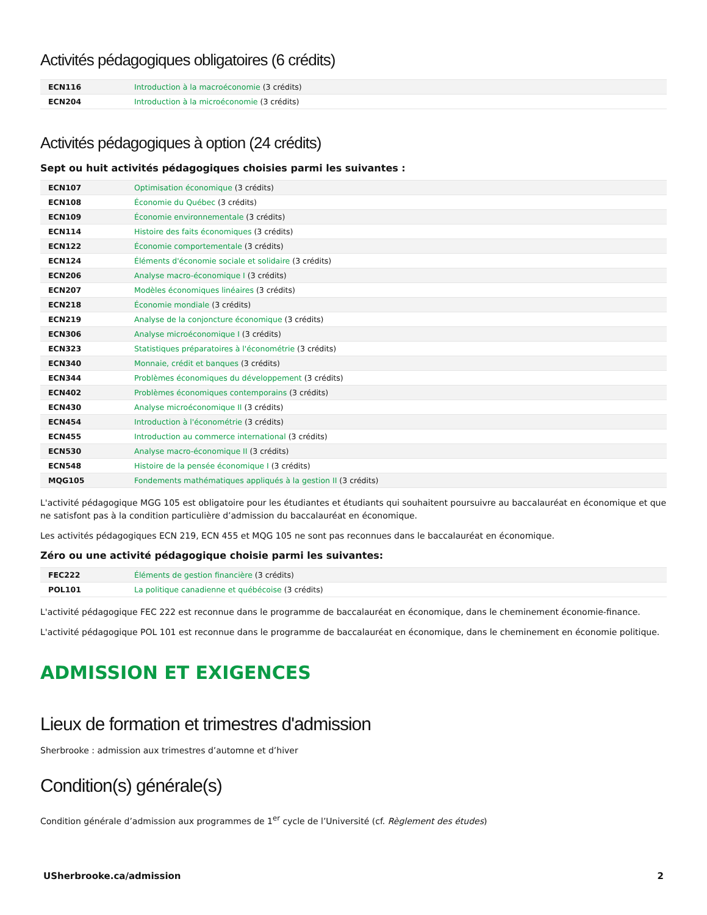Activités pédagogiques obligatoires (6 crédits)
| ECN116 | Introduction à la macroéconomie (3 crédits) |
| ECN204 | Introduction à la microéconomie (3 crédits) |
Activités pédagogiques à option (24 crédits)
Sept ou huit activités pédagogiques choisies parmi les suivantes :
| ECN107 | Optimisation économique (3 crédits) |
| ECN108 | Économie du Québec (3 crédits) |
| ECN109 | Économie environnementale (3 crédits) |
| ECN114 | Histoire des faits économiques (3 crédits) |
| ECN122 | Économie comportementale (3 crédits) |
| ECN124 | Éléments d'économie sociale et solidaire (3 crédits) |
| ECN206 | Analyse macro-économique I (3 crédits) |
| ECN207 | Modèles économiques linéaires (3 crédits) |
| ECN218 | Économie mondiale (3 crédits) |
| ECN219 | Analyse de la conjoncture économique (3 crédits) |
| ECN306 | Analyse microéconomique I (3 crédits) |
| ECN323 | Statistiques préparatoires à l'économétrie (3 crédits) |
| ECN340 | Monnaie, crédit et banques (3 crédits) |
| ECN344 | Problèmes économiques du développement (3 crédits) |
| ECN402 | Problèmes économiques contemporains (3 crédits) |
| ECN430 | Analyse microéconomique II (3 crédits) |
| ECN454 | Introduction à l'économétrie (3 crédits) |
| ECN455 | Introduction au commerce international (3 crédits) |
| ECN530 | Analyse macro-économique II (3 crédits) |
| ECN548 | Histoire de la pensée économique I (3 crédits) |
| MQG105 | Fondements mathématiques appliqués à la gestion II (3 crédits) |
L'activité pédagogique MGG 105 est obligatoire pour les étudiantes et étudiants qui souhaitent poursuivre au baccalauréat en économique et que ne satisfont pas à la condition particulière d’admission du baccalauréat en économique.
Les activités pédagogiques ECN 219, ECN 455 et MQG 105 ne sont pas reconnues dans le baccalauréat en économique.
Zéro ou une activité pédagogique choisie parmi les suivantes:
| FEC222 | Éléments de gestion financière (3 crédits) |
| POL101 | La politique canadienne et québécoise (3 crédits) |
L'activité pédagogique FEC 222 est reconnue dans le programme de baccalauréat en économique, dans le cheminement économie-finance.
L'activité pédagogique POL 101 est reconnue dans le programme de baccalauréat en économique, dans le cheminement en économie politique.
ADMISSION ET EXIGENCES
Lieux de formation et trimestres d'admission
Sherbrooke : admission aux trimestres d’automne et d’hiver
Condition(s) générale(s)
Condition générale d’admission aux programmes de 1<sup>er</sup> cycle de l’Université (cf. Règlement des études)
USherbrooke.ca/admission 2